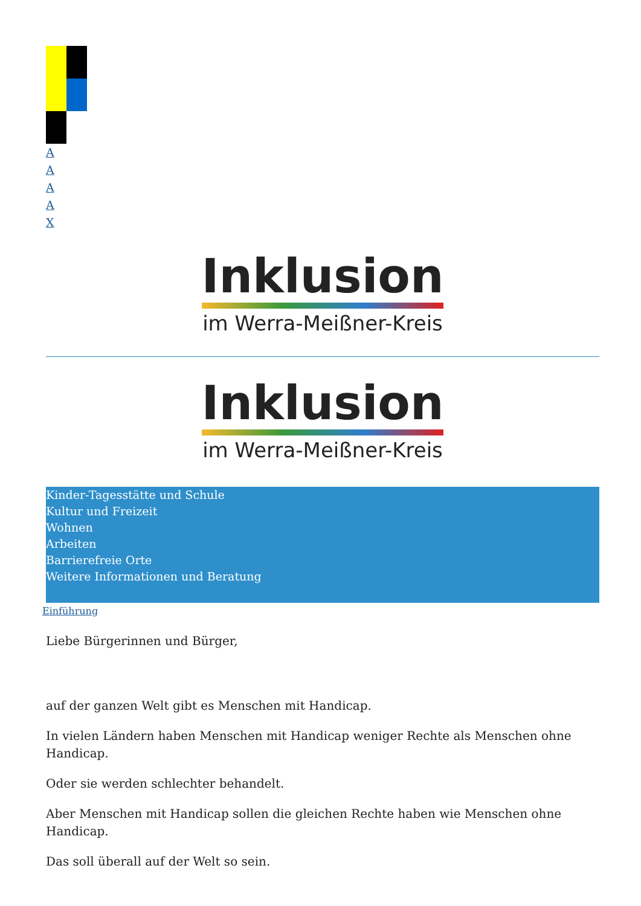AAAAX
Inklusion
im Werra-Meißner-Kreis
Inklusion
im Werra-Meißner-Kreis
Kinder-Tagesstätte und Schule
Kultur und Freizeit
Wohnen
Arbeiten
Barrierefreie Orte
Weitere Informationen und Beratung
Einführung
Liebe Bürgerinnen und Bürger,
auf der ganzen Welt gibt es Menschen mit Handicap.
In vielen Ländern haben Menschen mit Handicap weniger Rechte als Menschen ohne Handicap.
Oder sie werden schlechter behandelt.
Aber Menschen mit Handicap sollen die gleichen Rechte haben wie Menschen ohne Handicap.
Das soll überall auf der Welt so sein.